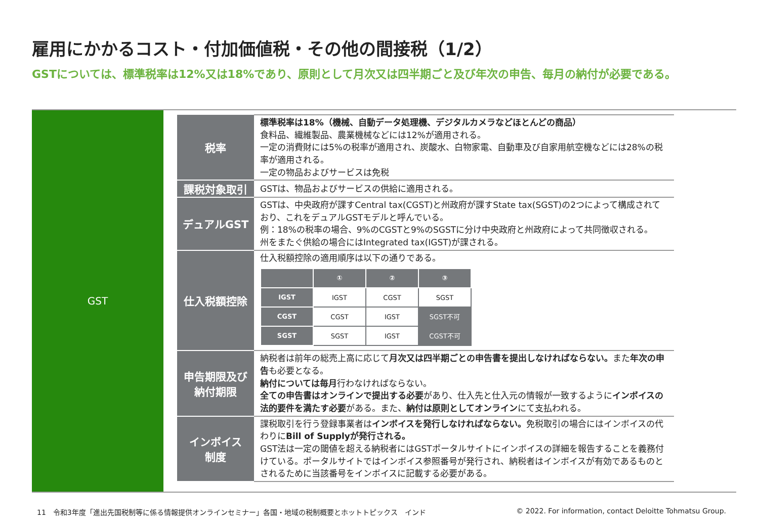雇用にかかるコスト・付加価値税・その他の間接税（1/2）
GSTについては、標準税率は12%又は18%であり、原則として月次又は四半期ごと及び年次の申告、毎月の納付が必要である。
GST
| 税率 | 標準税率は18%（機械、自動データ処理機、デジタルカメラなどほとんどの商品） 食料品、繊維製品、農業機械などには12%が適用される。 一定の消費財には5%の税率が適用され、炭酸水、白物家電、自動車及び自家用航空機などには28%の税率が適用される。 一定の物品およびサービスは免税 |
| 課税対象取引 | GSTは、物品およびサービスの供給に適用される。 |
| デュアルGST | GSTは、中央政府が課すCentral tax(CGST)と州政府が課すState tax(SGST)の2つによって構成されており、これをデュアルGSTモデルと呼んでいる。 例：18%の税率の場合、9%のCGSTと9%のSGSTに分け中央政府と州政府によって共同徴収される。 州をまたぐ供給の場合にはIntegrated tax(IGST)が課される。 |
| 仕入税額控除 | 仕入税額控除の適用順序は以下の通りである。 / / ① / ② / ③ / / --- / --- / --- / --- / / IGST / IGST / CGST / SGST / / CGST / CGST / IGST / SGST不可 / / SGST / SGST / IGST / CGST不可 / |
| 申告期限及び 納付期限 | 納税者は前年の総売上高に応じて 月次又は四半期ごとの申告書を提出しなければならない。 また 年次の申告 も必要となる。 納付については毎月 行わなければならない。 全ての申告書はオンラインで提出する必要 があり、仕入先と仕入元の情報が一致するように インボイスの法的要件を満たす必要 がある。また、 納付は原則としてオンライン にて支払われる。 |
| インボイス 制度 | 課税取引を行う登録事業者は インボイスを発行しなければならない。 免税取引の場合にはインボイスの代わりに Bill of Supplyが発行される。 GST法は一定の閾値を超える納税者にはGSTポータルサイトにインボイスの詳細を報告することを義務付けている。ポータルサイトではインボイス参照番号が発行され、納税者はインボイスが有効であるものとされるために当該番号をインボイスに記載する必要がある。 |
11　令和3年度「進出先国税制等に係る情報提供オンラインセミナー」各国・地域の税制概要とホットトピックス　インド
© 2022. For information, contact Deloitte Tohmatsu Group.